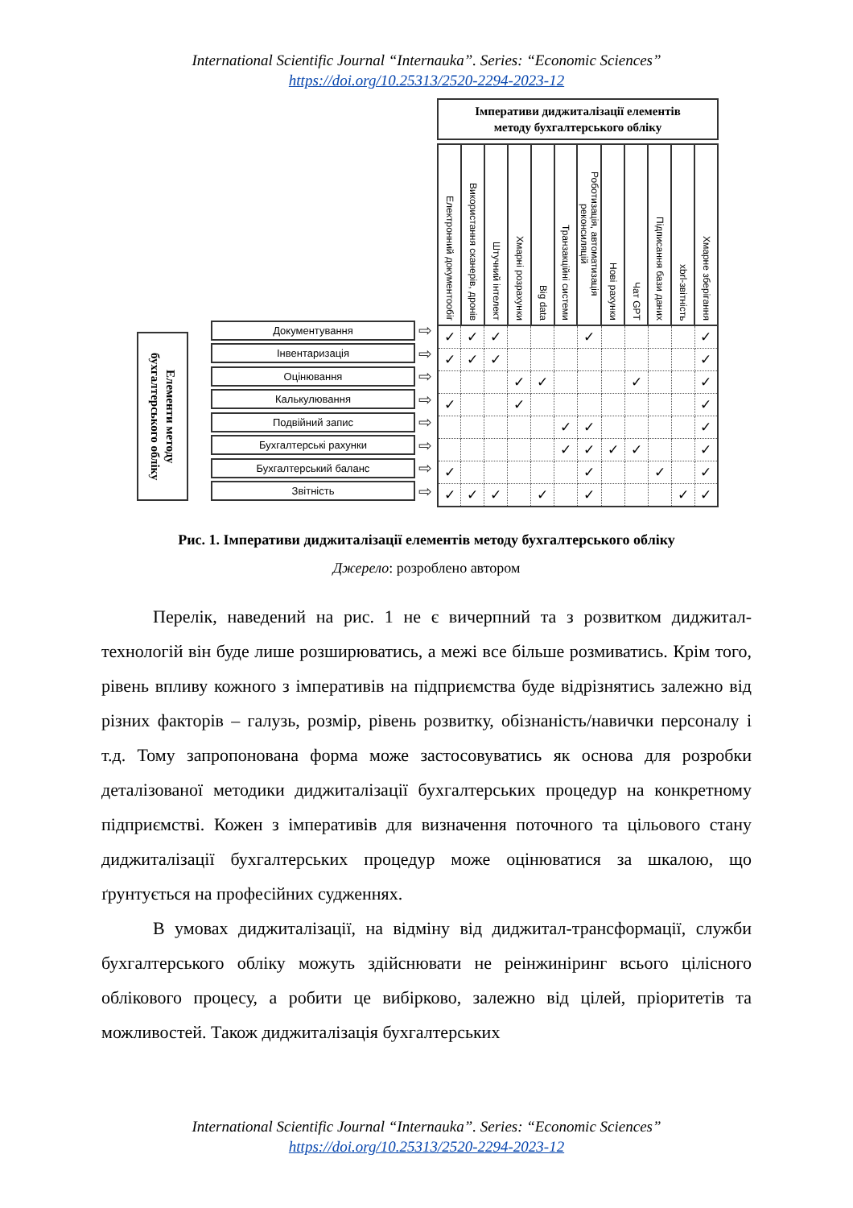International Scientific Journal “Internauka”. Series: “Economic Sciences”
https://doi.org/10.25313/2520-2294-2023-12
Елементи методу бухгалтерського обліку
Документування
⇨
Інвентаризація
⇨
Оцінювання
⇨
Калькулювання
⇨
Подвійний запис
⇨
Бухгалтерські рахунки
⇨
Бухгалтерський баланс
⇨
Звітність
⇨
Імперативи диджиталізації елементів
методу бухгалтерського обліку
| Електронний документообіг | Використання сканерів, дронів | Штучний інтелект | Хмарні розрахунки | Big data | Транзакційні системи | Роботизація, автоматизація реконсиляцій | Нові рахунки | Чат GPT | Підписання бази даних | xbrl-звітність | Хмарне зберігання |
| --- | --- | --- | --- | --- | --- | --- | --- | --- | --- | --- | --- |
| ✓ | ✓ | ✓ | | | | ✓ | | | | | ✓ |
| ✓ | ✓ | ✓ | | | | | | | | | ✓ |
| | | | ✓ | ✓ | | | | ✓ | | | ✓ |
| ✓ | | | ✓ | | | | | | | | ✓ |
| | | | | | ✓ | ✓ | | | | | ✓ |
| | | | | | ✓ | ✓ | ✓ | ✓ | | | ✓ |
| ✓ | | | | | | ✓ | | | ✓ | | ✓ |
| ✓ | ✓ | ✓ | | ✓ | | ✓ | | | | ✓ | ✓ |
Рис. 1. Імперативи диджиталізації елементів методу бухгалтерського обліку
Джерело: розроблено автором
Перелік, наведений на рис. 1 не є вичерпний та з розвитком диджитал-технологій він буде лише розширюватись, а межі все більше розмиватись. Крім того, рівень впливу кожного з імперативів на підприємства буде відрізнятись залежно від різних факторів – галузь, розмір, рівень розвитку, обізнаність/навички персоналу і т.д. Тому запропонована форма може застосовуватись як основа для розробки деталізованої методики диджиталізації бухгалтерських процедур на конкретному підприємстві. Кожен з імперативів для визначення поточного та цільового стану диджиталізації бухгалтерських процедур може оцінюватися за шкалою, що ґрунтується на професійних судженнях.
В умовах диджиталізації, на відміну від диджитал-трансформації, служби бухгалтерського обліку можуть здійснювати не реінжиніринг всього цілісного облікового процесу, а робити це вибірково, залежно від цілей, пріоритетів та можливостей. Також диджиталізація бухгалтерських
International Scientific Journal “Internauka”. Series: “Economic Sciences”
https://doi.org/10.25313/2520-2294-2023-12